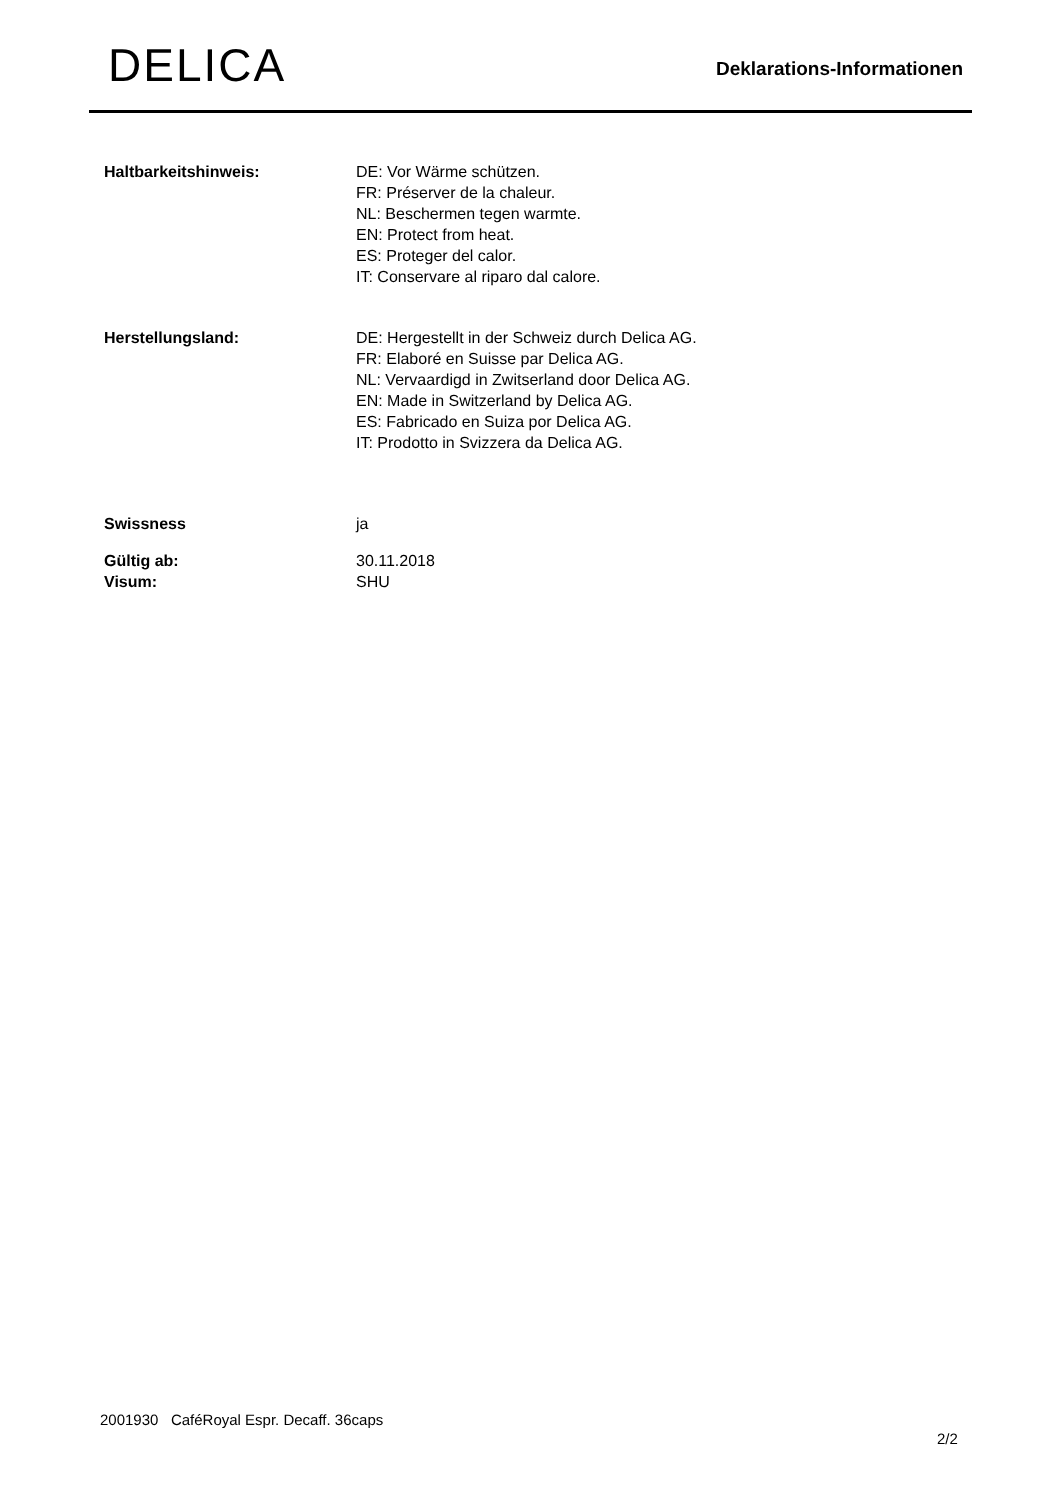DELICA
Deklarations-Informationen
| Haltbarkeitshinweis: | DE: Vor Wärme schützen. FR: Préserver de la chaleur. NL: Beschermen tegen warmte. EN: Protect from heat. ES: Proteger del calor. IT: Conservare al riparo dal calore. |
| Herstellungsland: | DE: Hergestellt in der Schweiz durch Delica AG. FR: Elaboré en Suisse par Delica AG. NL: Vervaardigd in Zwitserland door Delica AG. EN: Made in Switzerland by Delica AG. ES: Fabricado en Suiza por Delica AG. IT: Prodotto in Svizzera da Delica AG. |
| Swissness | ja |
| Gültig ab: | 30.11.2018 |
| Visum: | SHU |
2001930 CaféRoyal Espr. Decaff. 36caps
2/2